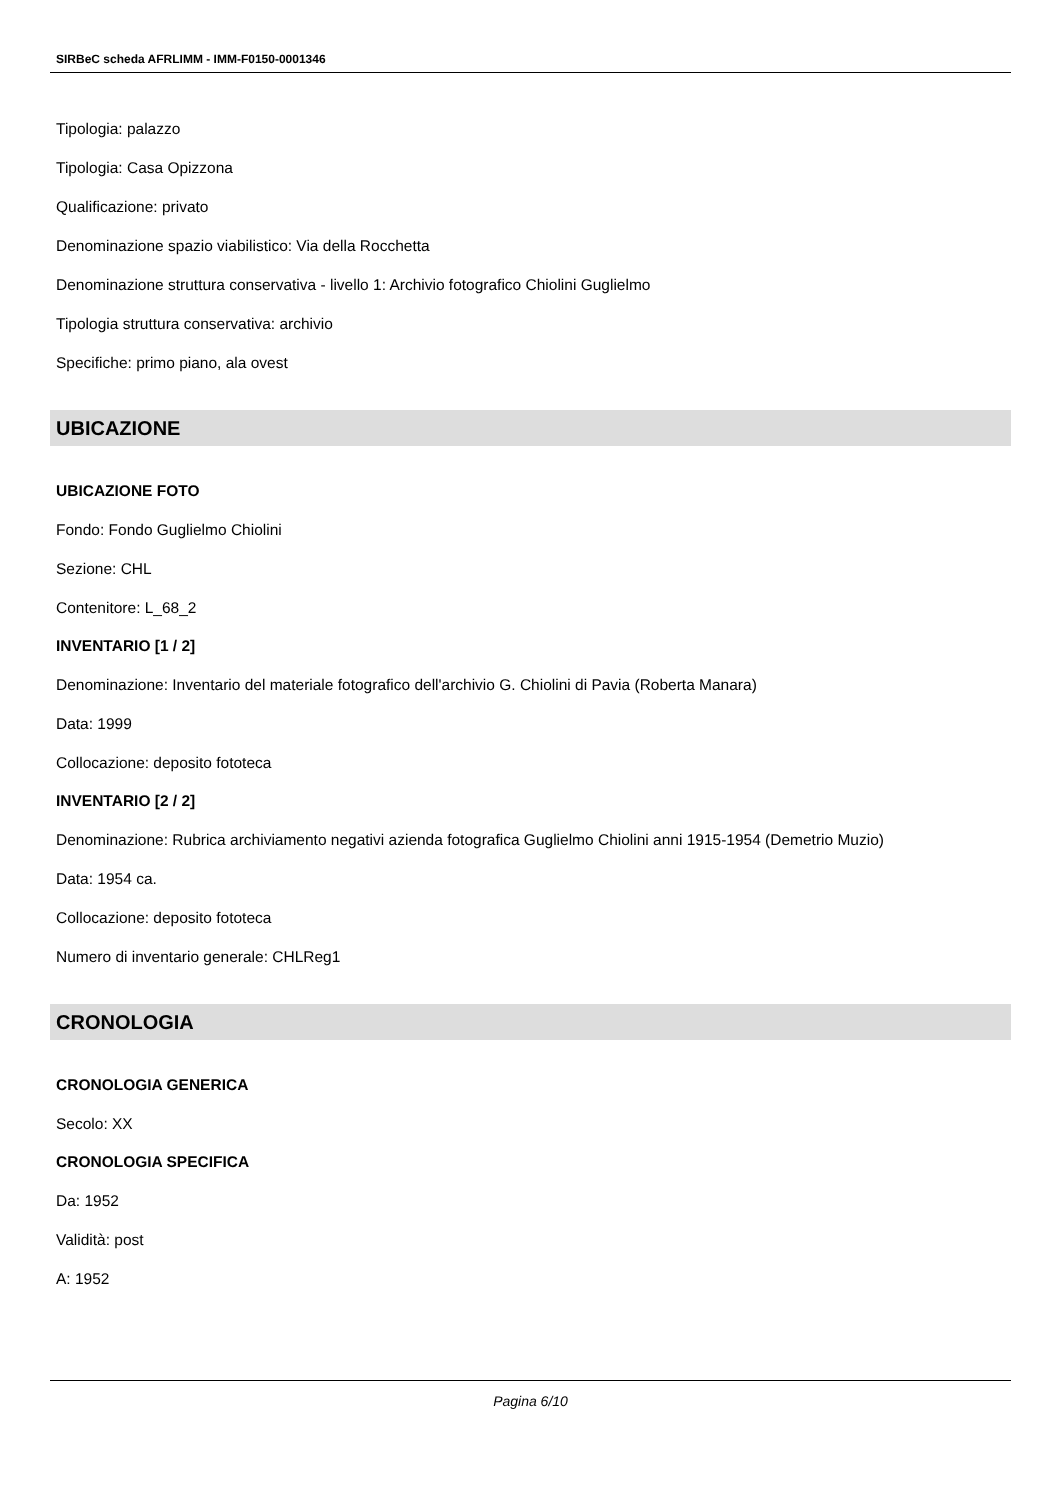SIRBeC scheda AFRLIMM - IMM-F0150-0001346
Tipologia: palazzo
Tipologia: Casa Opizzona
Qualificazione: privato
Denominazione spazio viabilistico: Via della Rocchetta
Denominazione struttura conservativa - livello 1: Archivio fotografico Chiolini Guglielmo
Tipologia struttura conservativa: archivio
Specifiche: primo piano, ala ovest
UBICAZIONE
UBICAZIONE FOTO
Fondo: Fondo Guglielmo Chiolini
Sezione: CHL
Contenitore: L_68_2
INVENTARIO [1 / 2]
Denominazione: Inventario del materiale fotografico dell'archivio G. Chiolini di Pavia (Roberta Manara)
Data: 1999
Collocazione: deposito fototeca
INVENTARIO [2 / 2]
Denominazione: Rubrica archiviamento negativi azienda fotografica Guglielmo Chiolini anni 1915-1954 (Demetrio Muzio)
Data: 1954 ca.
Collocazione: deposito fototeca
Numero di inventario generale: CHLReg1
CRONOLOGIA
CRONOLOGIA GENERICA
Secolo: XX
CRONOLOGIA SPECIFICA
Da: 1952
Validità: post
A: 1952
Pagina 6/10